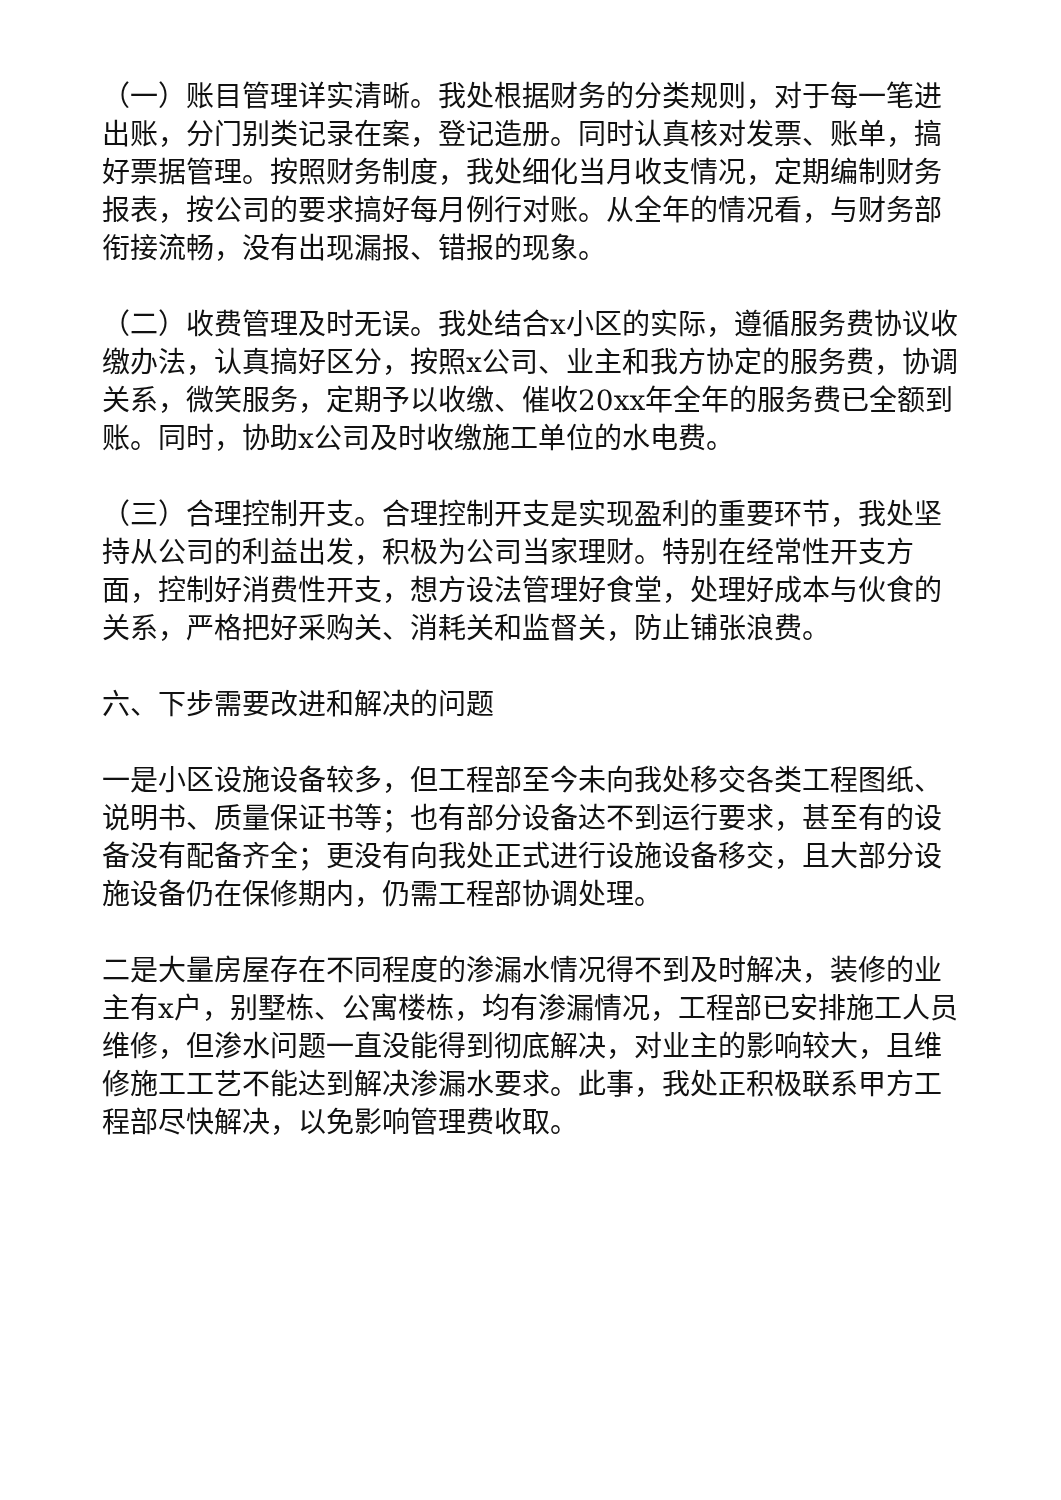（一）账目管理详实清晰。我处根据财务的分类规则，对于每一笔进出账，分门别类记录在案，登记造册。同时认真核对发票、账单，搞好票据管理。按照财务制度，我处细化当月收支情况，定期编制财务报表，按公司的要求搞好每月例行对账。从全年的情况看，与财务部衔接流畅，没有出现漏报、错报的现象。
（二）收费管理及时无误。我处结合x小区的实际，遵循服务费协议收缴办法，认真搞好区分，按照x公司、业主和我方协定的服务费，协调关系，微笑服务，定期予以收缴、催收20xx年全年的服务费已全额到账。同时，协助x公司及时收缴施工单位的水电费。
（三）合理控制开支。合理控制开支是实现盈利的重要环节，我处坚持从公司的利益出发，积极为公司当家理财。特别在经常性开支方面，控制好消费性开支，想方设法管理好食堂，处理好成本与伙食的关系，严格把好采购关、消耗关和监督关，防止铺张浪费。
六、下步需要改进和解决的问题
一是小区设施设备较多，但工程部至今未向我处移交各类工程图纸、说明书、质量保证书等；也有部分设备达不到运行要求，甚至有的设备没有配备齐全；更没有向我处正式进行设施设备移交，且大部分设施设备仍在保修期内，仍需工程部协调处理。
二是大量房屋存在不同程度的渗漏水情况得不到及时解决，装修的业主有x户，别墅栋、公寓楼栋，均有渗漏情况，工程部已安排施工人员维修，但渗水问题一直没能得到彻底解决，对业主的影响较大，且维修施工工艺不能达到解决渗漏水要求。此事，我处正积极联系甲方工程部尽快解决，以免影响管理费收取。